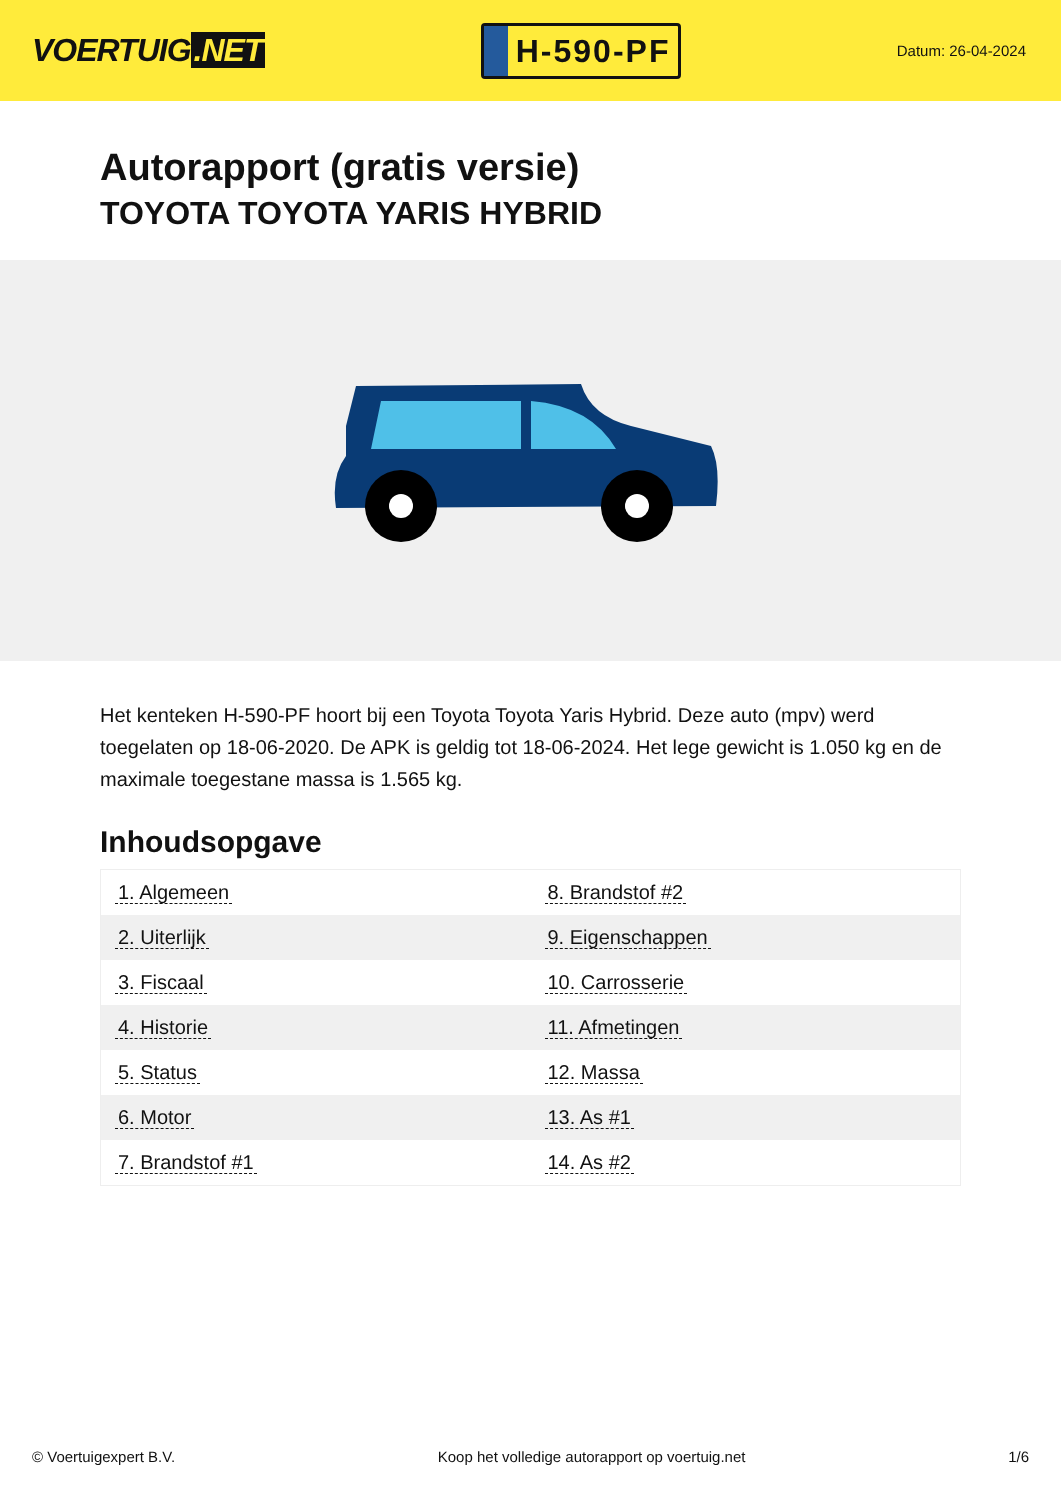VOERTUIG.NET
H-590-PF
Datum: 26-04-2024
Autorapport (gratis versie)
TOYOTA TOYOTA YARIS HYBRID
Het kenteken H-590-PF hoort bij een Toyota Toyota Yaris Hybrid. Deze auto (mpv) werd toegelaten op 18-06-2020. De APK is geldig tot 18-06-2024. Het lege gewicht is 1.050 kg en de maximale toegestane massa is 1.565 kg.
Inhoudsopgave
| 1. Algemeen | 8. Brandstof #2 |
| 2. Uiterlijk | 9. Eigenschappen |
| 3. Fiscaal | 10. Carrosserie |
| 4. Historie | 11. Afmetingen |
| 5. Status | 12. Massa |
| 6. Motor | 13. As #1 |
| 7. Brandstof #1 | 14. As #2 |
© Voertuigexpert B.V. Koop het volledige autorapport op voertuig.net 1/6